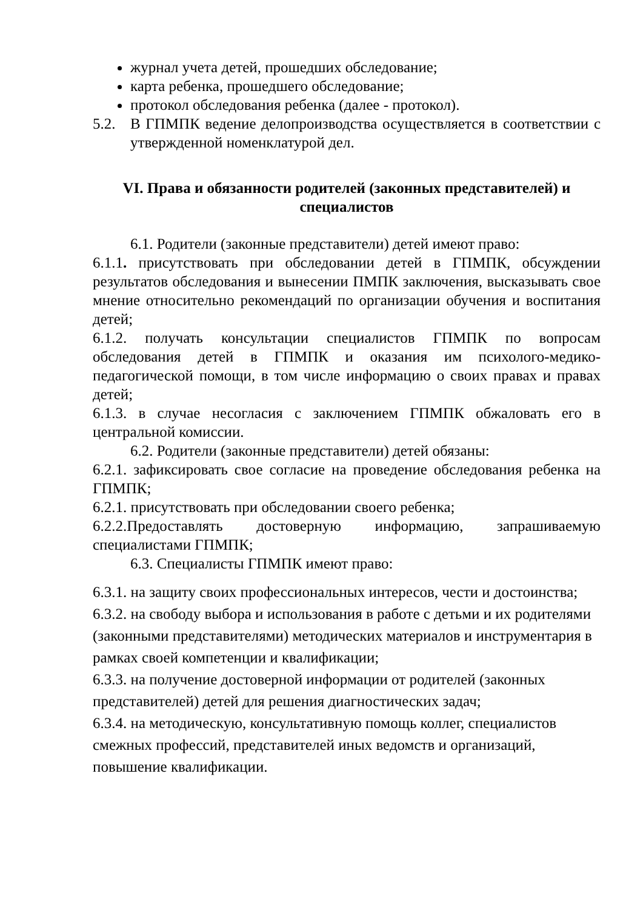журнал учета детей, прошедших обследование;
карта ребенка, прошедшего обследование;
протокол обследования ребенка (далее - протокол).
5.2. В ГПМПК ведение делопроизводства осуществляется в соответствии с утвержденной номенклатурой дел.
VI. Права и обязанности родителей (законных представителей) и специалистов
6.1. Родители (законные представители) детей имеют право:
6.1.1. присутствовать при обследовании детей в ГПМПК, обсуждении результатов обследования и вынесении ПМПК заключения, высказывать свое мнение относительно рекомендаций по организации обучения и воспитания детей;
6.1.2. получать консультации специалистов ГПМПК по вопросам обследования детей в ГПМПК и оказания им психолого-медико-педагогической помощи, в том числе информацию о своих правах и правах детей;
6.1.3. в случае несогласия с заключением ГПМПК обжаловать его в центральной комиссии.
6.2. Родители (законные представители) детей обязаны:
6.2.1. зафиксировать свое согласие на проведение обследования ребенка на ГПМПК;
6.2.1. присутствовать при обследовании своего ребенка;
6.2.2.Предоставлять достоверную информацию, запрашиваемую специалистами ГПМПК;
6.3. Специалисты ГПМПК имеют право:
6.3.1. на защиту своих профессиональных интересов, чести и достоинства;
6.3.2. на свободу выбора и использования в работе с детьми и их родителями (законными представителями) методических материалов и инструментария в рамках своей компетенции и квалификации;
6.3.3. на получение достоверной информации от родителей (законных представителей) детей для решения диагностических задач;
6.3.4. на методическую, консультативную помощь коллег, специалистов смежных профессий, представителей иных ведомств и организаций, повышение квалификации.